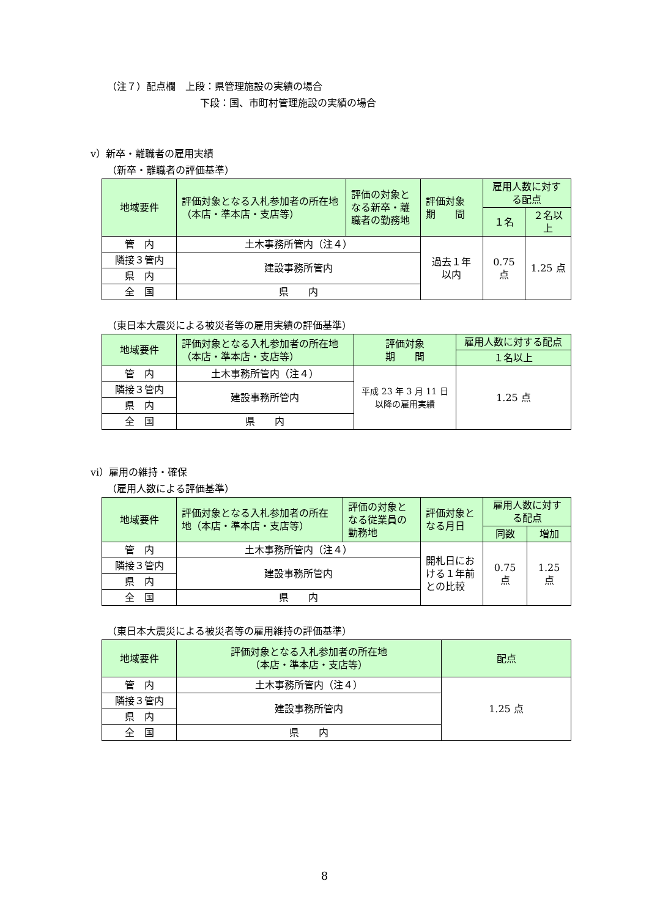（注７）配点欄　上段：県管理施設の実績の場合
下段：国、市町村管理施設の実績の場合
ⅴ）新卒・離職者の雇用実績
（新卒・離職者の評価基準）
| 地域要件 | 評価対象となる入札参加者の所在地（本店・準本店・支店等） | 評価の対象となる新卒・離職者の勤務地 | 評価対象 期 間 | 雇用人数に対する配点 | |
| --- | --- | --- | --- | --- | --- |
| | | | | １名 | ２名以上 |
| 管 内 | 土木事務所管内（注４） | | 過去１年 以内 | 0.75 点 | 1.25 点 |
| 隣接３管内 | 建設事務所管内 | | | | |
| 県 内 | | | | | |
| 全 国 | 県 内 | | | | |
（東日本大震災による被災者等の雇用実績の評価基準）
| 地域要件 | 評価対象となる入札参加者の所在地 （本店・準本店・支店等） | 評価対象 期 間 | 雇用人数に対する配点 |
| --- | --- | --- | --- |
| | | | １名以上 |
| 管 内 | 土木事務所管内（注４） | 平成 23 年 3 月 11 日 以降の雇用実績 | 1.25 点 |
| 隣接３管内 | 建設事務所管内 | | |
| 県 内 | | | |
| 全 国 | 県 内 | | |
ⅵ）雇用の維持・確保
（雇用人数による評価基準）
| 地域要件 | 評価対象となる入札参加者の所在地（本店・準本店・支店等） | 評価の対象となる従業員の勤務地 | 評価対象となる月日 | 雇用人数に対する配点 | |
| --- | --- | --- | --- | --- | --- |
| | | | | 同数 | 増加 |
| 管 内 | 土木事務所管内（注４） | | 開札日における１年前との比較 | 0.75 点 | 1.25 点 |
| 隣接３管内 | 建設事務所管内 | | | | |
| 県 内 | | | | | |
| 全 国 | 県 内 | | | | |
（東日本大震災による被災者等の雇用維持の評価基準）
| 地域要件 | 評価対象となる入札参加者の所在地 （本店・準本店・支店等） | 配点 |
| --- | --- | --- |
| 管 内 | 土木事務所管内（注４） | 1.25 点 |
| 隣接３管内 | 建設事務所管内 | |
| 県 内 | | |
| 全 国 | 県 内 | |
8